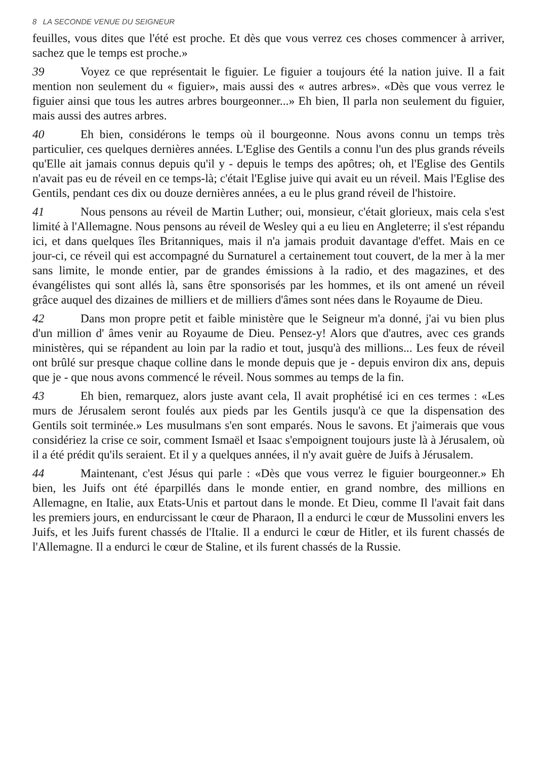8 LA SECONDE VENUE DU SEIGNEUR
feuilles, vous dites que l'été est proche. Et dès que vous verrez ces choses commencer à arriver, sachez que le temps est proche.»
39 Voyez ce que représentait le figuier. Le figuier a toujours été la nation juive. Il a fait mention non seulement du « figuier», mais aussi des « autres arbres». «Dès que vous verrez le figuier ainsi que tous les autres arbres bourgeonner...» Eh bien, Il parla non seulement du figuier, mais aussi des autres arbres.
40 Eh bien, considérons le temps où il bourgeonne. Nous avons connu un temps très particulier, ces quelques dernières années. L'Eglise des Gentils a connu l'un des plus grands réveils qu'Elle ait jamais connus depuis qu'il y - depuis le temps des apôtres; oh, et l'Eglise des Gentils n'avait pas eu de réveil en ce temps-là; c'était l'Eglise juive qui avait eu un réveil. Mais l'Eglise des Gentils, pendant ces dix ou douze dernières années, a eu le plus grand réveil de l'histoire.
41 Nous pensons au réveil de Martin Luther; oui, monsieur, c'était glorieux, mais cela s'est limité à l'Allemagne. Nous pensons au réveil de Wesley qui a eu lieu en Angleterre; il s'est répandu ici, et dans quelques îles Britanniques, mais il n'a jamais produit davantage d'effet. Mais en ce jour-ci, ce réveil qui est accompagné du Surnaturel a certainement tout couvert, de la mer à la mer sans limite, le monde entier, par de grandes émissions à la radio, et des magazines, et des évangélistes qui sont allés là, sans être sponsorisés par les hommes, et ils ont amené un réveil grâce auquel des dizaines de milliers et de milliers d'âmes sont nées dans le Royaume de Dieu.
42 Dans mon propre petit et faible ministère que le Seigneur m'a donné, j'ai vu bien plus d'un million d' âmes venir au Royaume de Dieu. Pensez-y! Alors que d'autres, avec ces grands ministères, qui se répandent au loin par la radio et tout, jusqu'à des millions... Les feux de réveil ont brûlé sur presque chaque colline dans le monde depuis que je - depuis environ dix ans, depuis que je - que nous avons commencé le réveil. Nous sommes au temps de la fin.
43 Eh bien, remarquez, alors juste avant cela, Il avait prophétisé ici en ces termes : «Les murs de Jérusalem seront foulés aux pieds par les Gentils jusqu'à ce que la dispensation des Gentils soit terminée.» Les musulmans s'en sont emparés. Nous le savons. Et j'aimerais que vous considériez la crise ce soir, comment Ismaël et Isaac s'empoignent toujours juste là à Jérusalem, où il a été prédit qu'ils seraient. Et il y a quelques années, il n'y avait guère de Juifs à Jérusalem.
44 Maintenant, c'est Jésus qui parle : «Dès que vous verrez le figuier bourgeonner.» Eh bien, les Juifs ont été éparpillés dans le monde entier, en grand nombre, des millions en Allemagne, en Italie, aux Etats-Unis et partout dans le monde. Et Dieu, comme Il l'avait fait dans les premiers jours, en endurcissant le cœur de Pharaon, Il a endurci le cœur de Mussolini envers les Juifs, et les Juifs furent chassés de l'Italie. Il a endurci le cœur de Hitler, et ils furent chassés de l'Allemagne. Il a endurci le cœur de Staline, et ils furent chassés de la Russie.